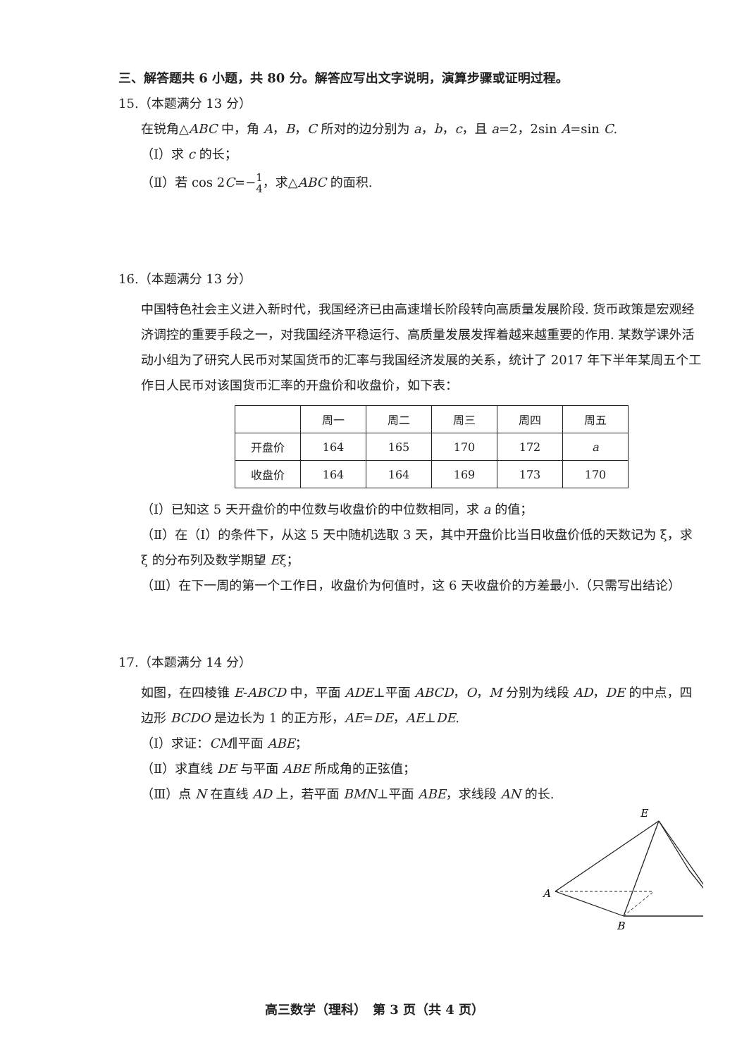三、解答题共 6 小题，共 80 分。解答应写出文字说明，演算步骤或证明过程。
15.（本题满分 13 分）
在锐角△ABC 中，角 A，B，C 所对的边分别为 a，b，c，且 a=2，2sin A=sin C.
（Ⅰ）求 c 的长；
（Ⅱ）若 cos 2C=−1
4，求△ABC 的面积.
16.（本题满分 13 分）
中国特色社会主义进入新时代，我国经济已由高速增长阶段转向高质量发展阶段. 货币政策是宏观经济调控的重要手段之一，对我国经济平稳运行、高质量发展发挥着越来越重要的作用. 某数学课外活动小组为了研究人民币对某国货币的汇率与我国经济发展的关系，统计了 2017 年下半年某周五个工作日人民币对该国货币汇率的开盘价和收盘价，如下表：
| | 周一 | 周二 | 周三 | 周四 | 周五 |
| 开盘价 | 164 | 165 | 170 | 172 | a |
| 收盘价 | 164 | 164 | 169 | 173 | 170 |
（Ⅰ）已知这 5 天开盘价的中位数与收盘价的中位数相同，求 a 的值；
（Ⅱ）在（Ⅰ）的条件下，从这 5 天中随机选取 3 天，其中开盘价比当日收盘价低的天数记为 ξ，求 ξ 的分布列及数学期望 Eξ；
（Ⅲ）在下一周的第一个工作日，收盘价为何值时，这 6 天收盘价的方差最小.（只需写出结论）
17.（本题满分 14 分）
如图，在四棱锥 E-ABCD 中，平面 ADE⊥平面 ABCD，O，M 分别为线段 AD，DE 的中点，四边形 BCDO 是边长为 1 的正方形，AE=DE，AE⊥DE.
（Ⅰ）求证：CM∥平面 ABE；
（Ⅱ）求直线 DE 与平面 ABE 所成角的正弦值；
（Ⅲ）点 N 在直线 AD 上，若平面 BMN⊥平面 ABE，求线段 AN 的长.
E
A
B
高三数学（理科）　第 3 页（共 4 页）